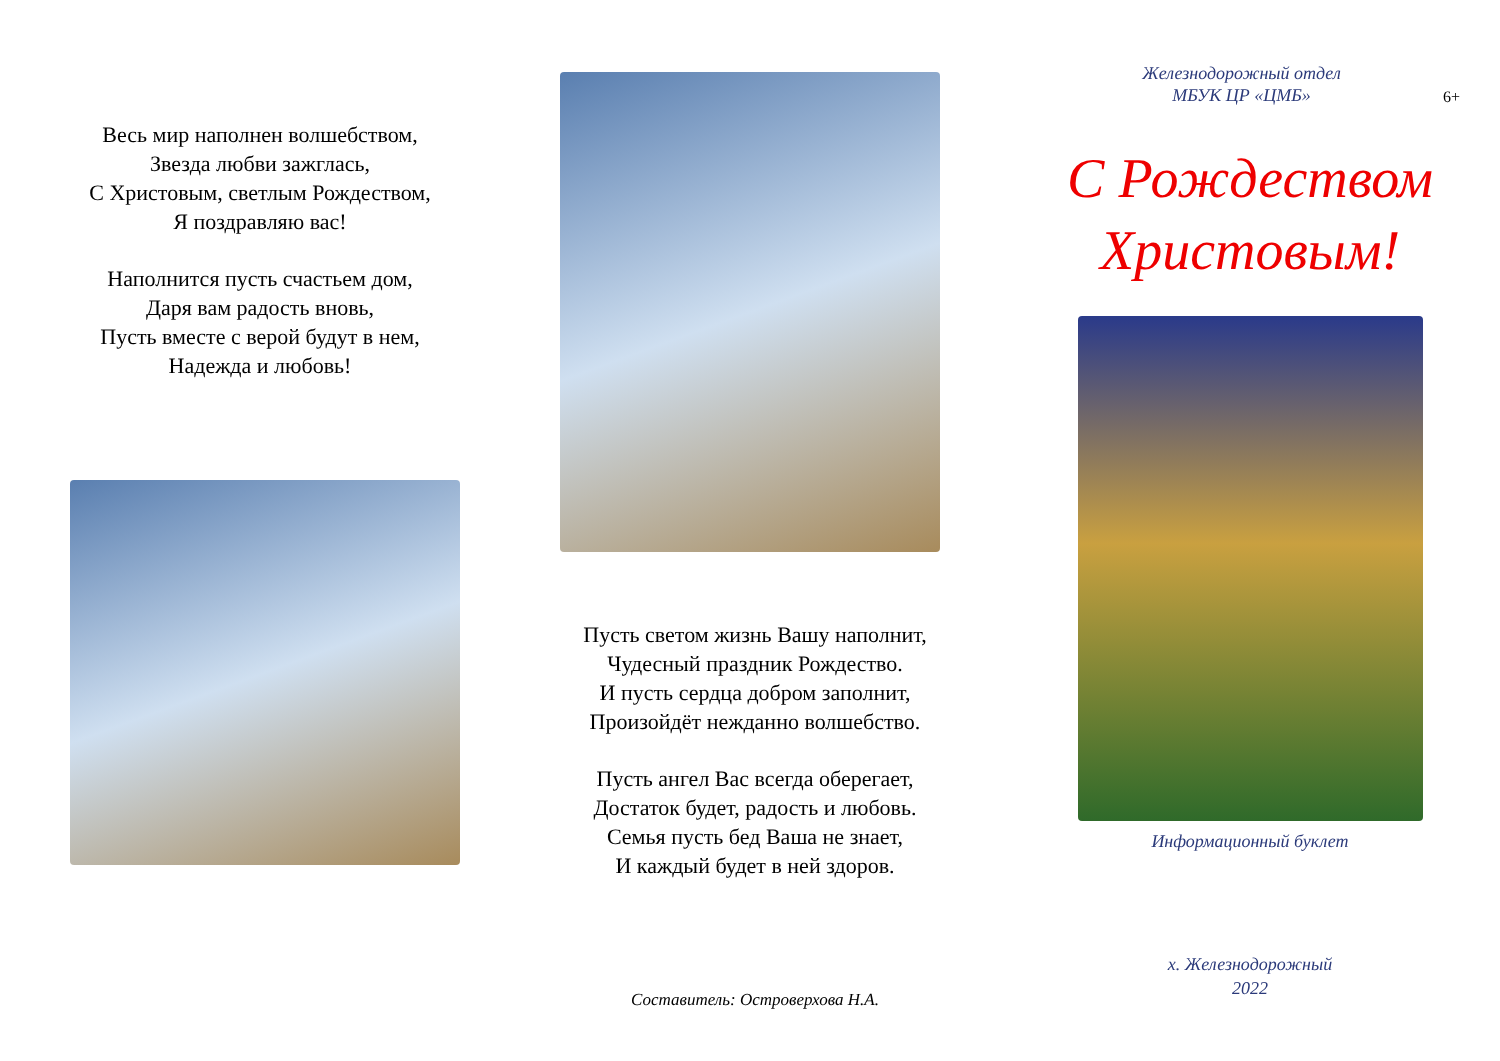Весь мир наполнен волшебством,
Звезда любви зажглась,
С Христовым, светлым Рождеством,
Я поздравляю вас!
Наполнится пусть счастьем дом,
Даря вам радость вновь,
Пусть вместе с верой будут в нем,
Надежда и любовь!
Пусть светом жизнь Вашу наполнит,
Чудесный праздник Рождество.
И пусть сердца добром заполнит,
Произойдёт нежданно волшебство.
Пусть ангел Вас всегда оберегает,
Достаток будет, радость и любовь.
Семья пусть бед Ваша не знает,
И каждый будет в ней здоров.
Составитель: Островерхова Н.А.
Железнодорожный отдел
МБУК ЦР «ЦМБ»
6+
С Рождеством Христовым!
Информационный буклет
х. Железнодорожный
2022